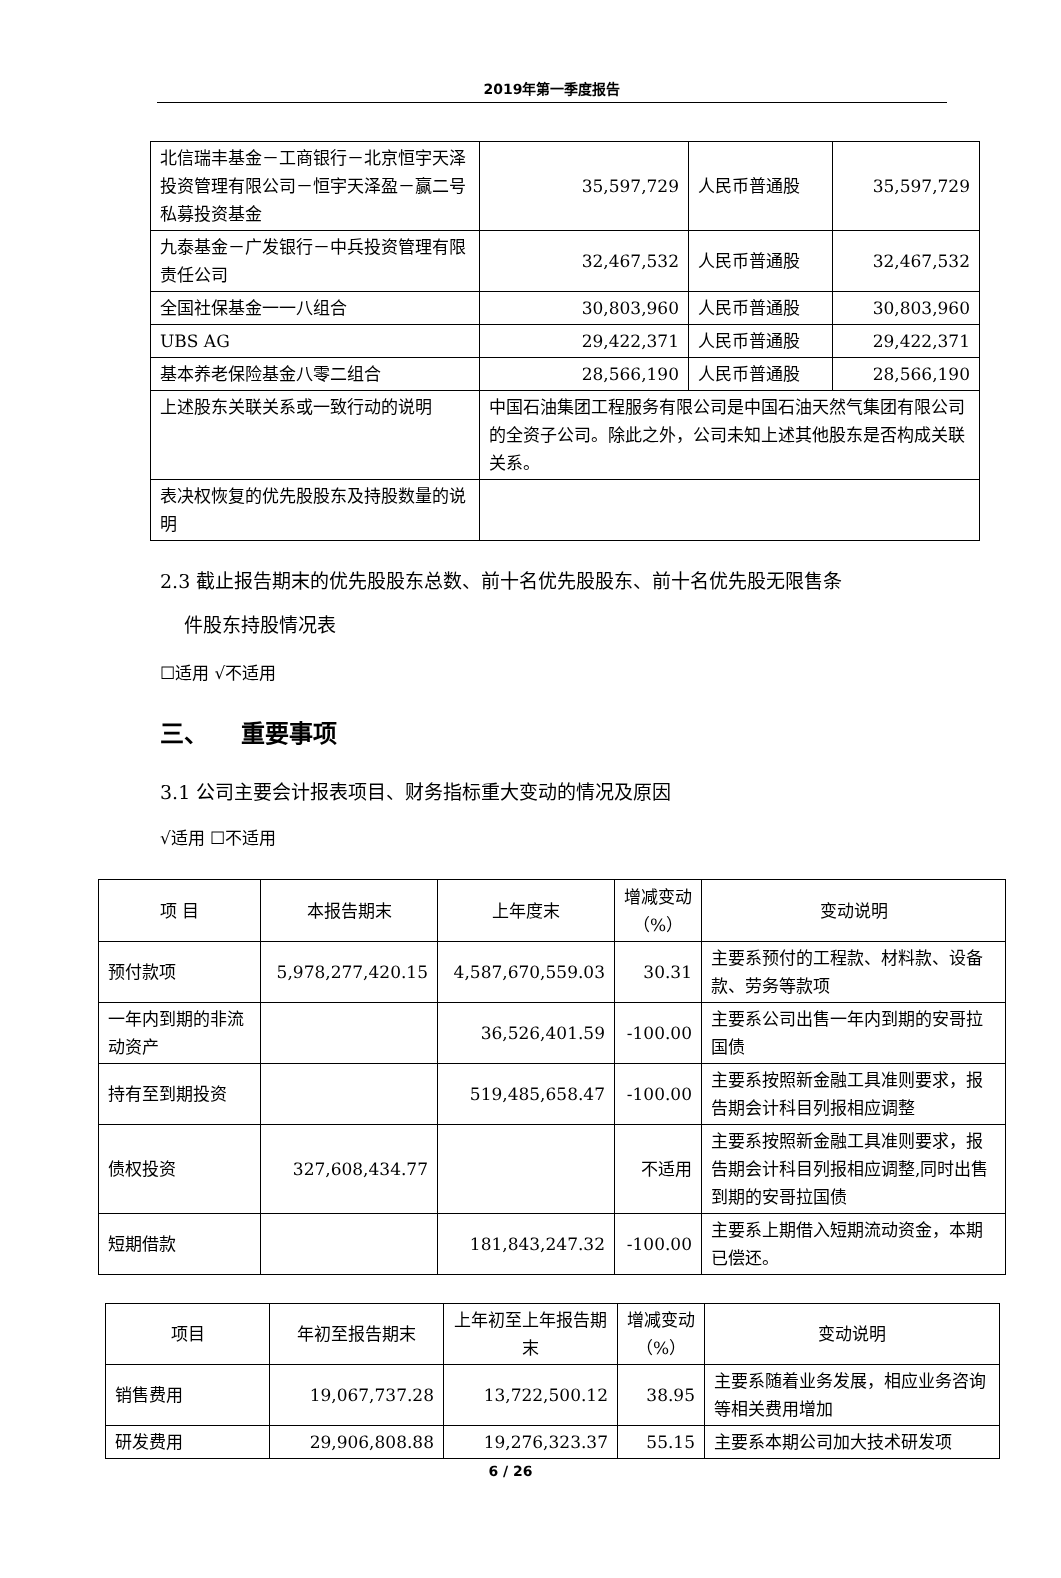2019年第一季度报告
| 北信瑞丰基金－工商银行－北京恒宇天泽投资管理有限公司－恒宇天泽盈－赢二号私募投资基金 | 35,597,729 | 人民币普通股 | 35,597,729 |
| 九泰基金－广发银行－中兵投资管理有限责任公司 | 32,467,532 | 人民币普通股 | 32,467,532 |
| 全国社保基金一一八组合 | 30,803,960 | 人民币普通股 | 30,803,960 |
| UBS AG | 29,422,371 | 人民币普通股 | 29,422,371 |
| 基本养老保险基金八零二组合 | 28,566,190 | 人民币普通股 | 28,566,190 |
| 上述股东关联关系或一致行动的说明 | 中国石油集团工程服务有限公司是中国石油天然气集团有限公司的全资子公司。除此之外，公司未知上述其他股东是否构成关联关系。 | | |
| 表决权恢复的优先股股东及持股数量的说明 | | | |
2.3 截止报告期末的优先股股东总数、前十名优先股股东、前十名优先股无限售条
件股东持股情况表
☐适用 √不适用
三、 重要事项
3.1 公司主要会计报表项目、财务指标重大变动的情况及原因
√适用 ☐不适用
| 项 目 | 本报告期末 | 上年度末 | 增减变动（%） | 变动说明 |
| 预付款项 | 5,978,277,420.15 | 4,587,670,559.03 | 30.31 | 主要系预付的工程款、材料款、设备款、劳务等款项 |
| 一年内到期的非流动资产 | | 36,526,401.59 | -100.00 | 主要系公司出售一年内到期的安哥拉国债 |
| 持有至到期投资 | | 519,485,658.47 | -100.00 | 主要系按照新金融工具准则要求，报告期会计科目列报相应调整 |
| 债权投资 | 327,608,434.77 | | 不适用 | 主要系按照新金融工具准则要求，报告期会计科目列报相应调整,同时出售到期的安哥拉国债 |
| 短期借款 | | 181,843,247.32 | -100.00 | 主要系上期借入短期流动资金，本期已偿还。 |
| 项目 | 年初至报告期末 | 上年初至上年报告期末 | 增减变动（%） | 变动说明 |
| 销售费用 | 19,067,737.28 | 13,722,500.12 | 38.95 | 主要系随着业务发展，相应业务咨询等相关费用增加 |
| 研发费用 | 29,906,808.88 | 19,276,323.37 | 55.15 | 主要系本期公司加大技术研发项 |
6 / 26